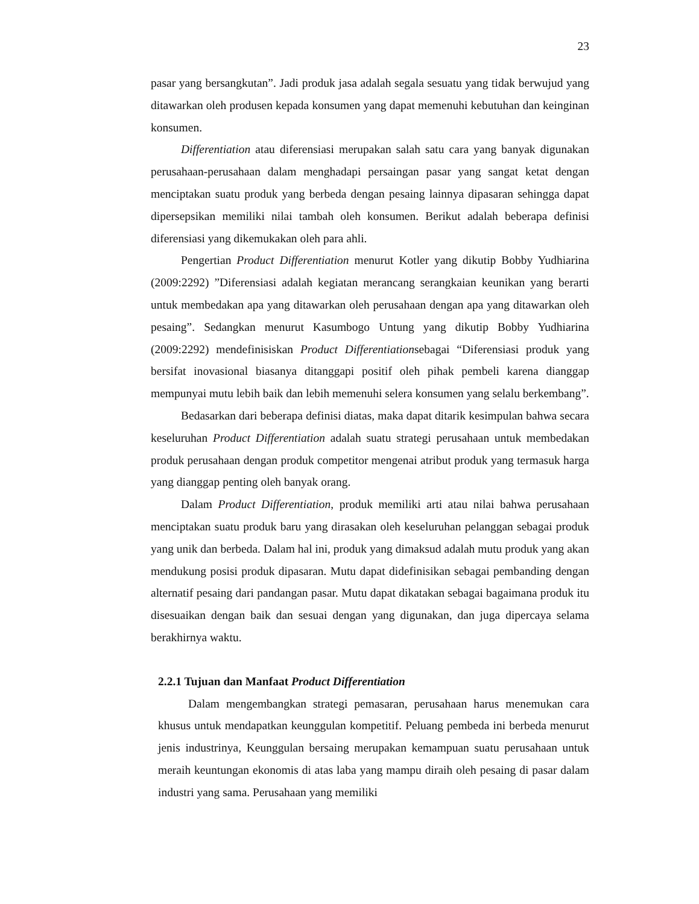23
pasar yang bersangkutan”. Jadi produk jasa adalah segala sesuatu yang tidak berwujud yang ditawarkan oleh produsen kepada konsumen yang dapat memenuhi kebutuhan dan keinginan konsumen.
Differentiation atau diferensiasi merupakan salah satu cara yang banyak digunakan perusahaan-perusahaan dalam menghadapi persaingan pasar yang sangat ketat dengan menciptakan suatu produk yang berbeda dengan pesaing lainnya dipasaran sehingga dapat dipersepsikan memiliki nilai tambah oleh konsumen. Berikut adalah beberapa definisi diferensiasi yang dikemukakan oleh para ahli.
Pengertian Product Differentiation menurut Kotler yang dikutip Bobby Yudhiarina (2009:2292) ”Diferensiasi adalah kegiatan merancang serangkaian keunikan yang berarti untuk membedakan apa yang ditawarkan oleh perusahaan dengan apa yang ditawarkan oleh pesaing”. Sedangkan menurut Kasumbogo Untung yang dikutip Bobby Yudhiarina (2009:2292) mendefinisiskan Product Differentiationsebagai “Diferensiasi produk yang bersifat inovasional biasanya ditanggapi positif oleh pihak pembeli karena dianggap mempunyai mutu lebih baik dan lebih memenuhi selera konsumen yang selalu berkembang”.
Bedasarkan dari beberapa definisi diatas, maka dapat ditarik kesimpulan bahwa secara keseluruhan Product Differentiation adalah suatu strategi perusahaan untuk membedakan produk perusahaan dengan produk competitor mengenai atribut produk yang termasuk harga yang dianggap penting oleh banyak orang.
Dalam Product Differentiation, produk memiliki arti atau nilai bahwa perusahaan menciptakan suatu produk baru yang dirasakan oleh keseluruhan pelanggan sebagai produk yang unik dan berbeda. Dalam hal ini, produk yang dimaksud adalah mutu produk yang akan mendukung posisi produk dipasaran. Mutu dapat didefinisikan sebagai pembanding dengan alternatif pesaing dari pandangan pasar. Mutu dapat dikatakan sebagai bagaimana produk itu disesuaikan dengan baik dan sesuai dengan yang digunakan, dan juga dipercaya selama berakhirnya waktu.
2.2.1 Tujuan dan Manfaat Product Differentiation
Dalam mengembangkan strategi pemasaran, perusahaan harus menemukan cara khusus untuk mendapatkan keunggulan kompetitif. Peluang pembeda ini berbeda menurut jenis industrinya, Keunggulan bersaing merupakan kemampuan suatu perusahaan untuk meraih keuntungan ekonomis di atas laba yang mampu diraih oleh pesaing di pasar dalam industri yang sama. Perusahaan yang memiliki